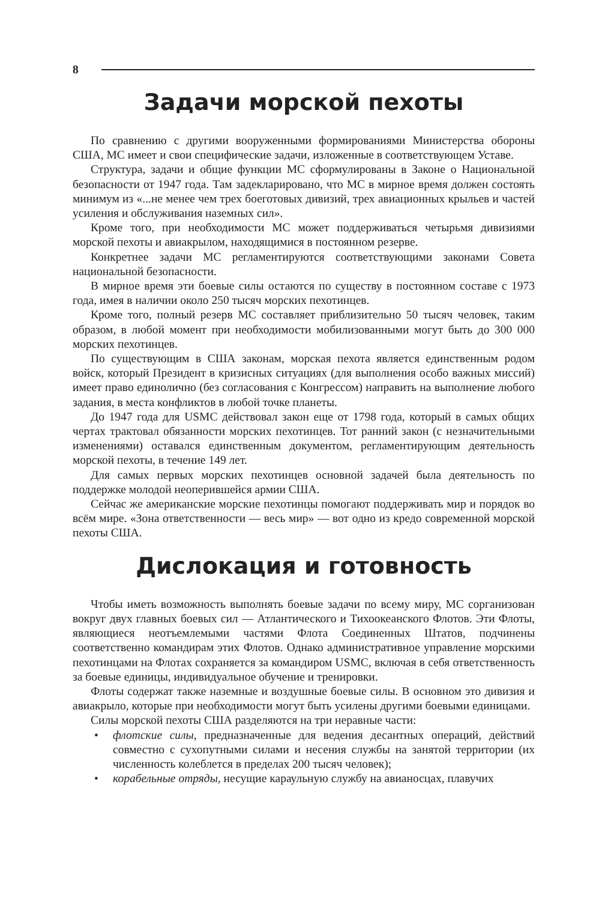8
Задачи морской пехоты
По сравнению с другими вооруженными формированиями Министерства обороны США, МС имеет и свои специфические задачи, изложенные в соответствующем Уставе.
Структура, задачи и общие функции МС сформулированы в Законе о Национальной безопасности от 1947 года. Там задекларировано, что МС в мирное время должен состоять минимум из «...не менее чем трех боеготовых дивизий, трех авиационных крыльев и частей усиления и обслуживания наземных сил».
Кроме того, при необходимости МС может поддерживаться четырьмя дивизиями морской пехоты и авиакрылом, находящимися в постоянном резерве.
Конкретнее задачи МС регламентируются соответствующими законами Совета национальной безопасности.
В мирное время эти боевые силы остаются по существу в постоянном составе с 1973 года, имея в наличии около 250 тысяч морских пехотинцев.
Кроме того, полный резерв МС составляет приблизительно 50 тысяч человек, таким образом, в любой момент при необходимости мобилизованными могут быть до 300 000 морских пехотинцев.
По существующим в США законам, морская пехота является единственным родом войск, который Президент в кризисных ситуациях (для выполнения особо важных миссий) имеет право единолично (без согласования с Конгрессом) направить на выполнение любого задания, в места конфликтов в любой точке планеты.
До 1947 года для USMC действовал закон еще от 1798 года, который в самых общих чертах трактовал обязанности морских пехотинцев. Тот ранний закон (с незначительными изменениями) оставался единственным документом, регламентирующим деятельность морской пехоты, в течение 149 лет.
Для самых первых морских пехотинцев основной задачей была деятельность по поддержке молодой неоперившейся армии США.
Сейчас же американские морские пехотинцы помогают поддерживать мир и порядок во всём мире. «Зона ответственности — весь мир» — вот одно из кредо современной морской пехоты США.
Дислокация и готовность
Чтобы иметь возможность выполнять боевые задачи по всему миру, МС сорганизован вокруг двух главных боевых сил — Атлантического и Тихоокеанского Флотов. Эти Флоты, являющиеся неотъемлемыми частями Флота Соединенных Штатов, подчинены соответственно командирам этих Флотов. Однако административное управление морскими пехотинцами на Флотах сохраняется за командиром USMC, включая в себя ответственность за боевые единицы, индивидуальное обучение и тренировки.
Флоты содержат также наземные и воздушные боевые силы. В основном это дивизия и авиакрыло, которые при необходимости могут быть усилены другими боевыми единицами.
Силы морской пехоты США разделяются на три неравные части:
• флотские силы, предназначенные для ведения десантных операций, действий совместно с сухопутными силами и несения службы на занятой территории (их численность колеблется в пределах 200 тысяч человек);
• корабельные отряды, несущие караульную службу на авианосцах, плавучих